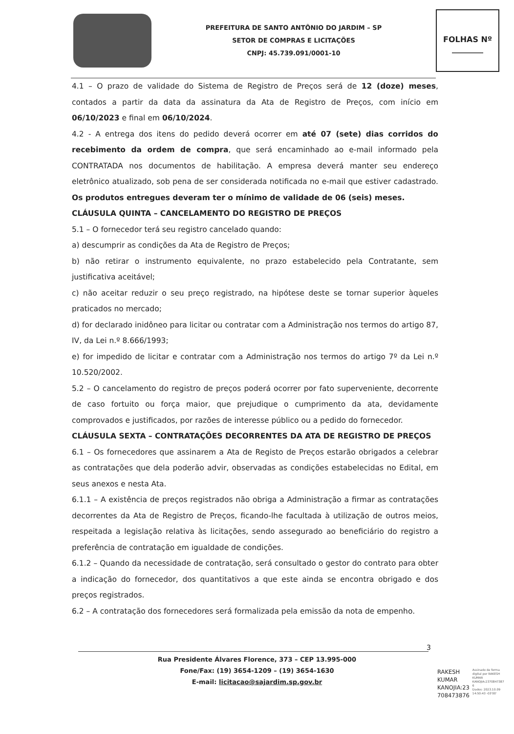PREFEITURA DE SANTO ANTÔNIO DO JARDIM – SP
SETOR DE COMPRAS E LICITAÇÕES
CNPJ: 45.739.091/0001-10
FOLHAS Nº
________
4.1 – O prazo de validade do Sistema de Registro de Preços será de 12 (doze) meses, contados a partir da data da assinatura da Ata de Registro de Preços, com início em 06/10/2023 e final em 06/10/2024.
4.2 - A entrega dos itens do pedido deverá ocorrer em até 07 (sete) dias corridos do recebimento da ordem de compra, que será encaminhado ao e-mail informado pela CONTRATADA nos documentos de habilitação. A empresa deverá manter seu endereço eletrônico atualizado, sob pena de ser considerada notificada no e-mail que estiver cadastrado. Os produtos entregues deveram ter o mínimo de validade de 06 (seis) meses.
CLÁUSULA QUINTA – CANCELAMENTO DO REGISTRO DE PREÇOS
5.1 – O fornecedor terá seu registro cancelado quando:
a) descumprir as condições da Ata de Registro de Preços;
b) não retirar o instrumento equivalente, no prazo estabelecido pela Contratante, sem justificativa aceitável;
c) não aceitar reduzir o seu preço registrado, na hipótese deste se tornar superior àqueles praticados no mercado;
d) for declarado inidôneo para licitar ou contratar com a Administração nos termos do artigo 87, IV, da Lei n.º 8.666/1993;
e) for impedido de licitar e contratar com a Administração nos termos do artigo 7º da Lei n.º 10.520/2002.
5.2 – O cancelamento do registro de preços poderá ocorrer por fato superveniente, decorrente de caso fortuito ou força maior, que prejudique o cumprimento da ata, devidamente comprovados e justificados, por razões de interesse público ou a pedido do fornecedor.
CLÁUSULA SEXTA – CONTRATAÇÕES DECORRENTES DA ATA DE REGISTRO DE PREÇOS
6.1 – Os fornecedores que assinarem a Ata de Registo de Preços estarão obrigados a celebrar as contratações que dela poderão advir, observadas as condições estabelecidas no Edital, em seus anexos e nesta Ata.
6.1.1 – A existência de preços registrados não obriga a Administração a firmar as contratações decorrentes da Ata de Registro de Preços, ficando-lhe facultada à utilização de outros meios, respeitada a legislação relativa às licitações, sendo assegurado ao beneficiário do registro a preferência de contratação em igualdade de condições.
6.1.2 – Quando da necessidade de contratação, será consultado o gestor do contrato para obter a indicação do fornecedor, dos quantitativos a que este ainda se encontra obrigado e dos preços registrados.
6.2 – A contratação dos fornecedores será formalizada pela emissão da nota de empenho.
3
Rua Presidente Álvares Florence, 373 – CEP 13.995-000
Fone/Fax: (19) 3654-1209 – (19) 3654-1630
E-mail: licitacao@sajardim.sp.gov.br
RAKESH
KUMAR
KANOJIA:23
708473876
Assinado de forma
digital por RAKESH
KUMAR
KANOJIA:2370847387
6
Dados: 2023.10.09
14:50:43 -03'00'